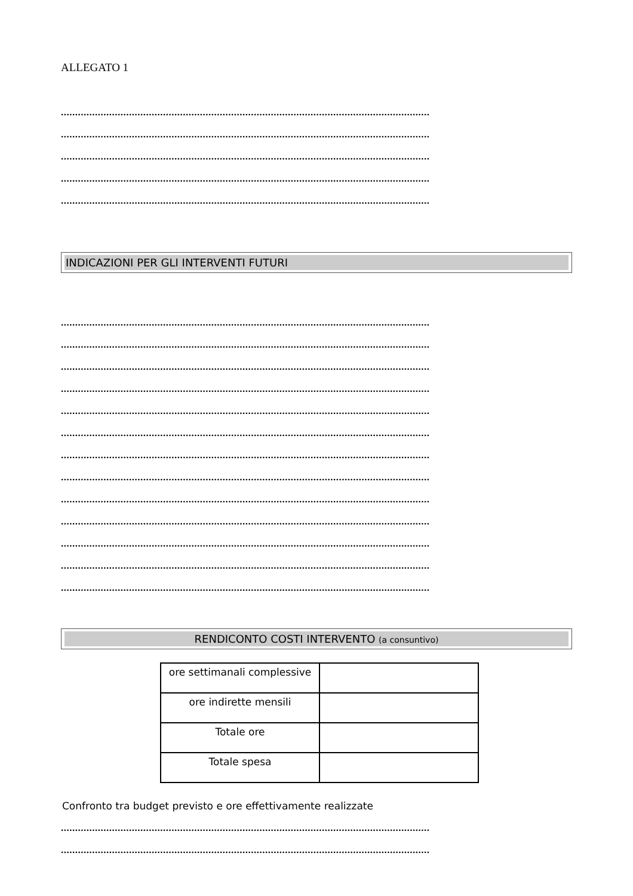ALLEGATO 1
..................................................................................................................................
..................................................................................................................................
..................................................................................................................................
..................................................................................................................................
..................................................................................................................................
INDICAZIONI PER GLI INTERVENTI FUTURI
..................................................................................................................................
..................................................................................................................................
..................................................................................................................................
..................................................................................................................................
..................................................................................................................................
..................................................................................................................................
..................................................................................................................................
..................................................................................................................................
..................................................................................................................................
..................................................................................................................................
..................................................................................................................................
..................................................................................................................................
..................................................................................................................................
RENDICONTO COSTI INTERVENTO (a consuntivo)
| ore settimanali complessive | |
| ore indirette mensili | |
| Totale ore | |
| Totale spesa | |
Confronto tra budget previsto e ore effettivamente realizzate
..................................................................................................................................
..................................................................................................................................